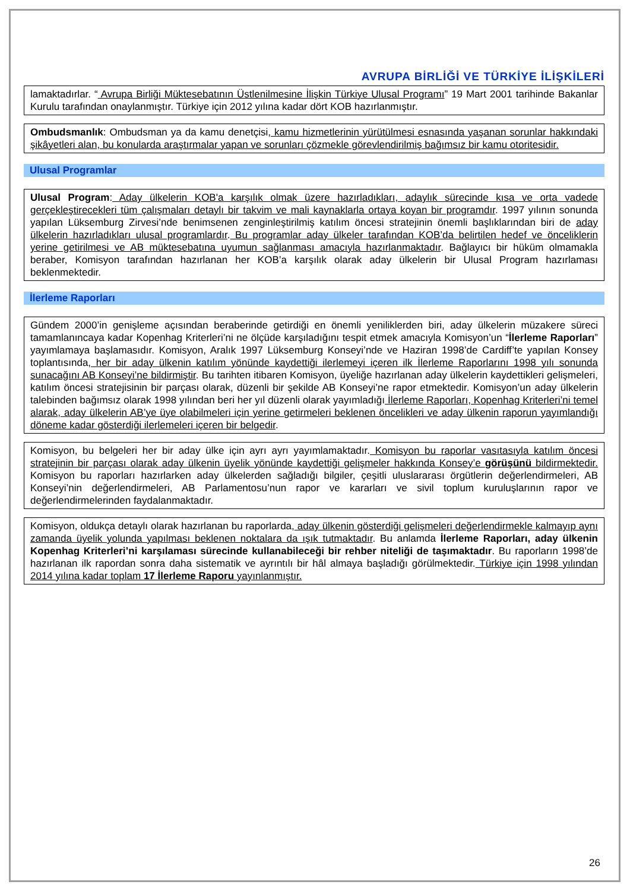AVRUPA BİRLİĞİ VE TÜRKİYE İLİŞKİLERİ
lamaktadırlar. “ Avrupa Birliği Müktesebatının Üstlenilmesine İlişkin Türkiye Ulusal Programı” 19 Mart 2001 tarihinde Bakanlar Kurulu tarafından onaylanmıştır. Türkiye için 2012 yılına kadar dört KOB hazırlanmıştır.
Ombudsmanlık: Ombudsman ya da kamu denetçisi, kamu hizmetlerinin yürütülmesi esnasında yaşanan sorunlar hakkındaki şikâyetleri alan, bu konularda araştırmalar yapan ve sorunları çözmekle görevlendirilmiş bağımsız bir kamu otoritesidir.
Ulusal Programlar
Ulusal Program: Aday ülkelerin KOB'a karşılık olmak üzere hazırladıkları, adaylık sürecinde kısa ve orta vadede gerçekleştirecekleri tüm çalışmaları detaylı bir takvim ve mali kaynaklarla ortaya koyan bir programdır. 1997 yılının sonunda yapılan Lüksemburg Zirvesi’nde benimsenen zenginleştirilmiş katılım öncesi stratejinin önemli başlıklarından biri de aday ülkelerin hazırladıkları ulusal programlardır. Bu programlar aday ülkeler tarafından KOB’da belirtilen hedef ve önceliklerin yerine getirilmesi ve AB müktesebatına uyumun sağlanması amacıyla hazırlanmaktadır. Bağlayıcı bir hüküm olmamakla beraber, Komisyon tarafından hazırlanan her KOB’a karşılık olarak aday ülkelerin bir Ulusal Program hazırlaması beklenmektedir.
İlerleme Raporları
Gündem 2000’in genişleme açısından beraberinde getirdiği en önemli yeniliklerden biri, aday ülkelerin müzakere süreci tamamlanıncaya kadar Kopenhag Kriterleri’ni ne ölçüde karşıladığını tespit etmek amacıyla Komisyon’un “İlerleme Raporları” yayımlamaya başlamasıdır. Komisyon, Aralık 1997 Lüksemburg Konseyi’nde ve Haziran 1998’de Cardiff’te yapılan Konsey toplantısında, her bir aday ülkenin katılım yönünde kaydettiği ilerlemeyi içeren ilk İlerleme Raporlarını 1998 yılı sonunda sunacağını AB Konseyi’ne bildirmiştir. Bu tarihten itibaren Komisyon, üyeliğe hazırlanan aday ülkelerin kaydettikleri gelişmeleri, katılım öncesi stratejisinin bir parçası olarak, düzenli bir şekilde AB Konseyi’ne rapor etmektedir. Komisyon’un aday ülkelerin talebinden bağımsız olarak 1998 yılından beri her yıl düzenli olarak yayımladığı İlerleme Raporları, Kopenhag Kriterleri’ni temel alarak, aday ülkelerin AB’ye üye olabilmeleri için yerine getirmeleri beklenen öncelikleri ve aday ülkenin raporun yayımlandığı döneme kadar gösterdiği ilerlemeleri içeren bir belgedir.
Komisyon, bu belgeleri her bir aday ülke için ayrı ayrı yayımlamaktadır. Komisyon bu raporlar vasıtasıyla katılım öncesi stratejinin bir parçası olarak aday ülkenin üyelik yönünde kaydettiği gelişmeler hakkında Konsey’e görüşünü bildirmektedir. Komisyon bu raporları hazırlarken aday ülkelerden sağladığı bilgiler, çeşitli uluslararası örgütlerin değerlendirmeleri, AB Konseyi’nin değerlendirmeleri, AB Parlamentosu’nun rapor ve kararları ve sivil toplum kuruluşlarının rapor ve değerlendirmelerinden faydalanmaktadır.
Komisyon, oldukça detaylı olarak hazırlanan bu raporlarda, aday ülkenin gösterdiği gelişmeleri değerlendirmekle kalmayıp aynı zamanda üyelik yolunda yapılması beklenen noktalara da ışık tutmaktadır. Bu anlamda İlerleme Raporları, aday ülkenin Kopenhag Kriterleri’ni karşılaması sürecinde kullanabileceği bir rehber niteliği de taşımaktadır. Bu raporların 1998’de hazırlanan ilk rapordan sonra daha sistematik ve ayrıntılı bir hâl almaya başladığı görülmektedir. Türkiye için 1998 yılından 2014 yılına kadar toplam 17 İlerleme Raporu yayınlanmıştır.
26